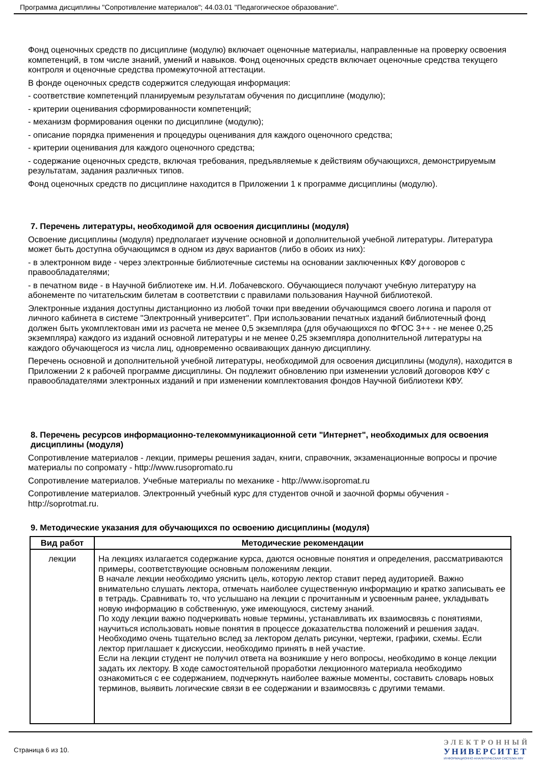Программа дисциплины "Сопротивление материалов"; 44.03.01 "Педагогическое образование".
Фонд оценочных средств по дисциплине (модулю) включает оценочные материалы, направленные на проверку освоения компетенций, в том числе знаний, умений и навыков. Фонд оценочных средств включает оценочные средства текущего контроля и оценочные средства промежуточной аттестации.
В фонде оценочных средств содержится следующая информация:
- соответствие компетенций планируемым результатам обучения по дисциплине (модулю);
- критерии оценивания сформированности компетенций;
- механизм формирования оценки по дисциплине (модулю);
- описание порядка применения и процедуры оценивания для каждого оценочного средства;
- критерии оценивания для каждого оценочного средства;
- содержание оценочных средств, включая требования, предъявляемые к действиям обучающихся, демонстрируемым результатам, задания различных типов.
Фонд оценочных средств по дисциплине находится в Приложении 1 к программе дисциплины (модулю).
7. Перечень литературы, необходимой для освоения дисциплины (модуля)
Освоение дисциплины (модуля) предполагает изучение основной и дополнительной учебной литературы. Литература может быть доступна обучающимся в одном из двух вариантов (либо в обоих из них):
- в электронном виде - через электронные библиотечные системы на основании заключенных КФУ договоров с правообладателями;
- в печатном виде - в Научной библиотеке им. Н.И. Лобачевского. Обучающиеся получают учебную литературу на абонементе по читательским билетам в соответствии с правилами пользования Научной библиотекой.
Электронные издания доступны дистанционно из любой точки при введении обучающимся своего логина и пароля от личного кабинета в системе "Электронный университет". При использовании печатных изданий библиотечный фонд должен быть укомплектован ими из расчета не менее 0,5 экземпляра (для обучающихся по ФГОС 3++ - не менее 0,25 экземпляра) каждого из изданий основной литературы и не менее 0,25 экземпляра дополнительной литературы на каждого обучающегося из числа лиц, одновременно осваивающих данную дисциплину.
Перечень основной и дополнительной учебной литературы, необходимой для освоения дисциплины (модуля), находится в Приложении 2 к рабочей программе дисциплины. Он подлежит обновлению при изменении условий договоров КФУ с правообладателями электронных изданий и при изменении комплектования фондов Научной библиотеки КФУ.
8. Перечень ресурсов информационно-телекоммуникационной сети "Интернет", необходимых для освоения дисциплины (модуля)
Сопротивление материалов - лекции, примеры решения задач, книги, справочник, экзаменационные вопросы и прочие материалы по сопромату - http://www.rusopromato.ru
Сопротивление материалов. Учебные материалы по механике - http://www.isopromat.ru
Сопротивление материалов. Электронный учебный курс для студентов очной и заочной формы обучения - http://soprotmat.ru.
9. Методические указания для обучающихся по освоению дисциплины (модуля)
| Вид работ | Методические рекомендации |
| --- | --- |
| лекции | На лекциях излагается содержание курса, даются основные понятия и определения, рассматриваются примеры, соответствующие основным положениям лекции. В начале лекции необходимо уяснить цель, которую лектор ставит перед аудиторией. Важно внимательно слушать лектора, отмечать наиболее существенную информацию и кратко записывать ее в тетрадь. Сравнивать то, что услышано на лекции с прочитанным и усвоенным ранее, укладывать новую информацию в собственную, уже имеющуюся, систему знаний. По ходу лекции важно подчеркивать новые термины, устанавливать их взаимосвязь с понятиями, научиться использовать новые понятия в процессе доказательства положений и решения задач. Необходимо очень тщательно вслед за лектором делать рисунки, чертежи, графики, схемы. Если лектор приглашает к дискуссии, необходимо принять в ней участие. Если на лекции студент не получил ответа на возникшие у него вопросы, необходимо в конце лекции задать их лектору. В ходе самостоятельной проработки лекционного материала необходимо ознакомиться с ее содержанием, подчеркнуть наиболее важные моменты, составить словарь новых терминов, выявить логические связи в ее содержании и взаимосвязь с другими темами. |
Страница 6 из 10.
ЭЛЕКТРОННЫЙ
УНИВЕРСИТЕТ
ИНФОРМАЦИОННО АНАЛИТИЧЕСКАЯ СИСТЕМА КФУ